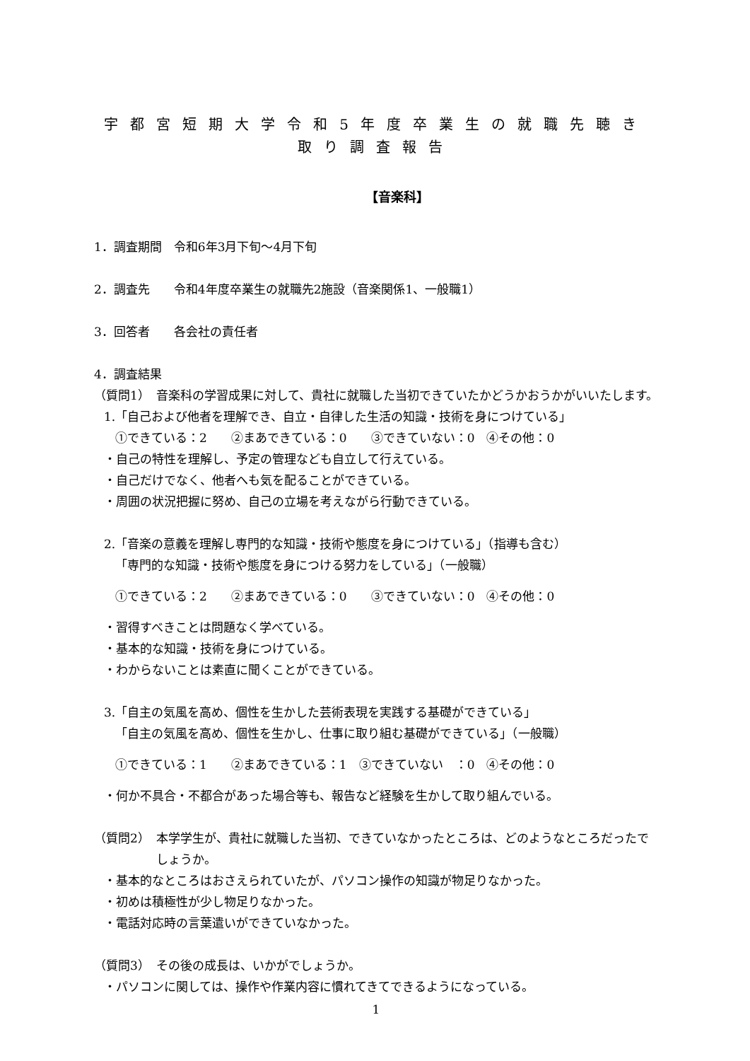宇都宮短期大学令和5年度卒業生の就職先聴き取り調査報告
【音楽科】
1．調査期間　令和6年3月下旬～4月下旬
2．調査先　　令和4年度卒業生の就職先2施設（音楽関係1、一般職1）
3．回答者　　各会社の責任者
4．調査結果
（質問1）　音楽科の学習成果に対して、貴社に就職した当初できていたかどうかおうかがいいたします。
1.「自己および他者を理解でき、自立・自律した生活の知識・技術を身につけている」
①できている：2　　②まあできている：0　　③できていない：0　④その他：0
・自己の特性を理解し、予定の管理なども自立して行えている。
・自己だけでなく、他者へも気を配ることができている。
・周囲の状況把握に努め、自己の立場を考えながら行動できている。
2.「音楽の意義を理解し専門的な知識・技術や態度を身につけている」（指導も含む）
「専門的な知識・技術や態度を身につける努力をしている」（一般職）
①できている：2　　②まあできている：0　　③できていない：0　④その他：0
・習得すべきことは問題なく学べている。
・基本的な知識・技術を身につけている。
・わからないことは素直に聞くことができている。
3.「自主の気風を高め、個性を生かした芸術表現を実践する基礎ができている」
「自主の気風を高め、個性を生かし、仕事に取り組む基礎ができている」（一般職）
①できている：1　　②まあできている：1　③できていない　：0　④その他：0
・何か不具合・不都合があった場合等も、報告など経験を生かして取り組んでいる。
（質問2）　本学学生が、貴社に就職した当初、できていなかったところは、どのようなところだったでしょうか。
・基本的なところはおさえられていたが、パソコン操作の知識が物足りなかった。
・初めは積極性が少し物足りなかった。
・電話対応時の言葉遣いができていなかった。
（質問3）　その後の成長は、いかがでしょうか。
・パソコンに関しては、操作や作業内容に慣れてきてできるようになっている。
1